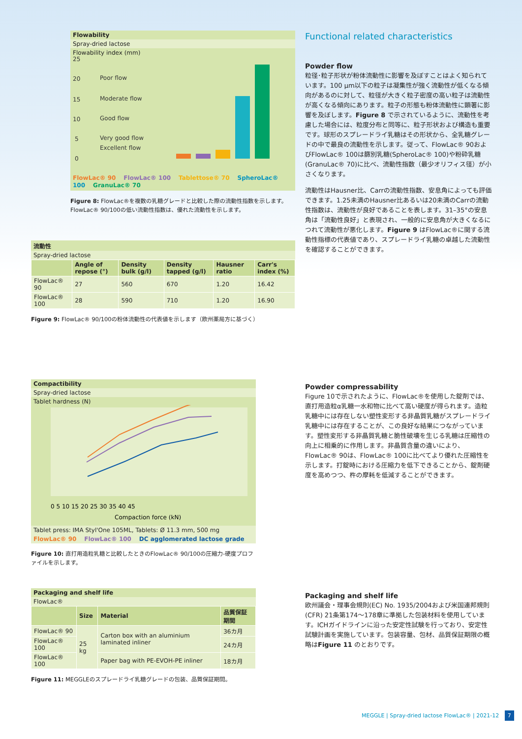Flowability
Spray-dried lactose
Flowability index (mm)
25
20
15
10
5
0
Poor flow
Moderate flow
Good flow
Very good flow
Excellent flow
FlowLac® 90 FlowLac® 100 Tablettose® 70 SpheroLac® 100 GranuLac® 70
Figure 8: FlowLac®を複数の乳糖グレードと比較した際の流動性指数を示します。FlowLac® 90/100の低い流動性指数は、優れた流動性を示します。
流動性
Spray-dried lactose
| | Angle of repose (°) | Density bulk (g/l) | Density tapped (g/l) | Hausner ratio | Carr's index (%) |
| --- | --- | --- | --- | --- | --- |
| FlowLac® 90 | 27 | 560 | 670 | 1.20 | 16.42 |
| FlowLac® 100 | 28 | 590 | 710 | 1.20 | 16.90 |
Figure 9: FlowLac® 90/100の粉体流動性の代表値を示します（欧州薬局方に基づく）
Compactibility
Spray-dried lactose
Tablet hardness (N)
0 5 10 15 20 25 30 35 40 45
Compaction force (kN)
Tablet press: IMA Styl'One 105ML, Tablets: Ø 11.3 mm, 500 mg
FlowLac® 90 FlowLac® 100 DC agglomerated lactose grade
Figure 10: 直打用造粒乳糖と比較したときのFlowLac® 90/100の圧縮力-硬度プロファイルを示します。
Packaging and shelf life
FlowLac®
| | Size | Material | 品質保証期間 |
| --- | --- | --- | --- |
| FlowLac® 90 | 25 kg | Carton box with an aluminium laminated inliner | 36カ月 |
| FlowLac® 100 | | | 24カ月 |
| FlowLac® 100 | | Paper bag with PE-EVOH-PE inliner | 18カ月 |
Figure 11: MEGGLEのスプレードライ乳糖グレードの包装、品質保証期間。
Functional related characteristics
Powder flow
粒径･粒子形状が粉体流動性に影響を及ぼすことはよく知られています。100 µm以下の粒子は凝集性が強く流動性が低くなる傾向があるのに対して、粒径が大きく粒子密度の高い粒子は流動性が高くなる傾向にあります。粒子の形態も粉体流動性に顕著に影響を及ぼします。Figure 8 で示されているように、流動性を考慮した場合には、粒度分布と同等に、粒子形状および構造も重要です。球形のスプレードライ乳糖はその形状から、全乳糖グレードの中で最良の流動性を示します。従って、FlowLac® 90およびFlowLac® 100は篩別乳糖(SpheroLac® 100)や粉砕乳糖(GranuLac® 70)に比べ、流動性指数（最少オリフィス径）が小さくなります。
流動性はHausner比、Carrの流動性指数、安息角によっても評価できます。1.25未満のHausner比あるいは20未満のCarrの流動性指数は、流動性が良好であることを表します。31–35°の安息角は「流動性良好」と表現され、一般的に安息角が大きくなるにつれて流動性が悪化します。Figure 9 はFlowLac®に関する流動性指標の代表値であり、スプレードライ乳糖の卓越した流動性を確認することができます。
Powder compressability
Figure 10で示されたように、FlowLac®を使用した錠剤では、直打用造粒α乳糖一水和物に比べて高い硬度が得られます。造粒乳糖中には存在しない塑性変形する非晶質乳糖がスプレードライ乳糖中には存在することが、この良好な結果につながっています。塑性変形する非晶質乳糖と脆性破壊を生じる乳糖は圧縮性の向上に相乗的に作用します。非晶質含量の違いにより、FlowLac® 90は、FlowLac® 100に比べてより優れた圧縮性を示します。打錠時における圧縮力を低下できることから、錠剤硬度を高めつつ、杵の摩耗を低減することができます。
Packaging and shelf life
欧州議会・理事会規則(EC) No. 1935/2004および米国連邦規則(CFR) 21条第174～178章に準拠した包装材料を使用しています。ICHガイドラインに沿った安定性試験を行っており、安定性試験計画を実施しています。包装容量、包材、品質保証期限の概略はFigure 11 のとおりです。
MEGGLE | Spray-dried lactose FlowLac® | 2021-12 7